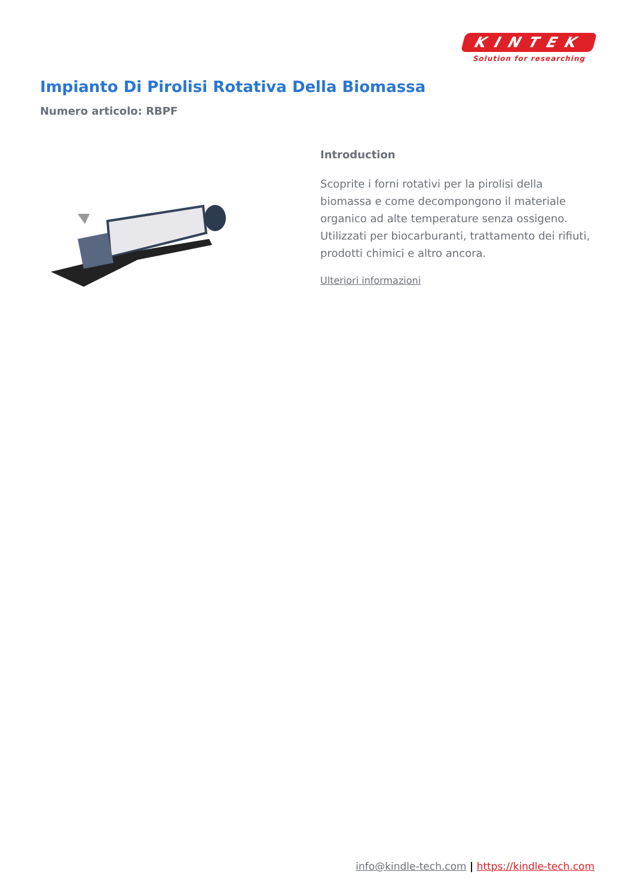KINTEK
Solution for researching
Impianto Di Pirolisi Rotativa Della Biomassa
Numero articolo: RBPF
Introduction
Scoprite i forni rotativi per la pirolisi della biomassa e come decompongono il materiale organico ad alte temperature senza ossigeno. Utilizzati per biocarburanti, trattamento dei rifiuti, prodotti chimici e altro ancora.
Ulteriori informazioni
info@kindle-tech.com | https://kindle-tech.com